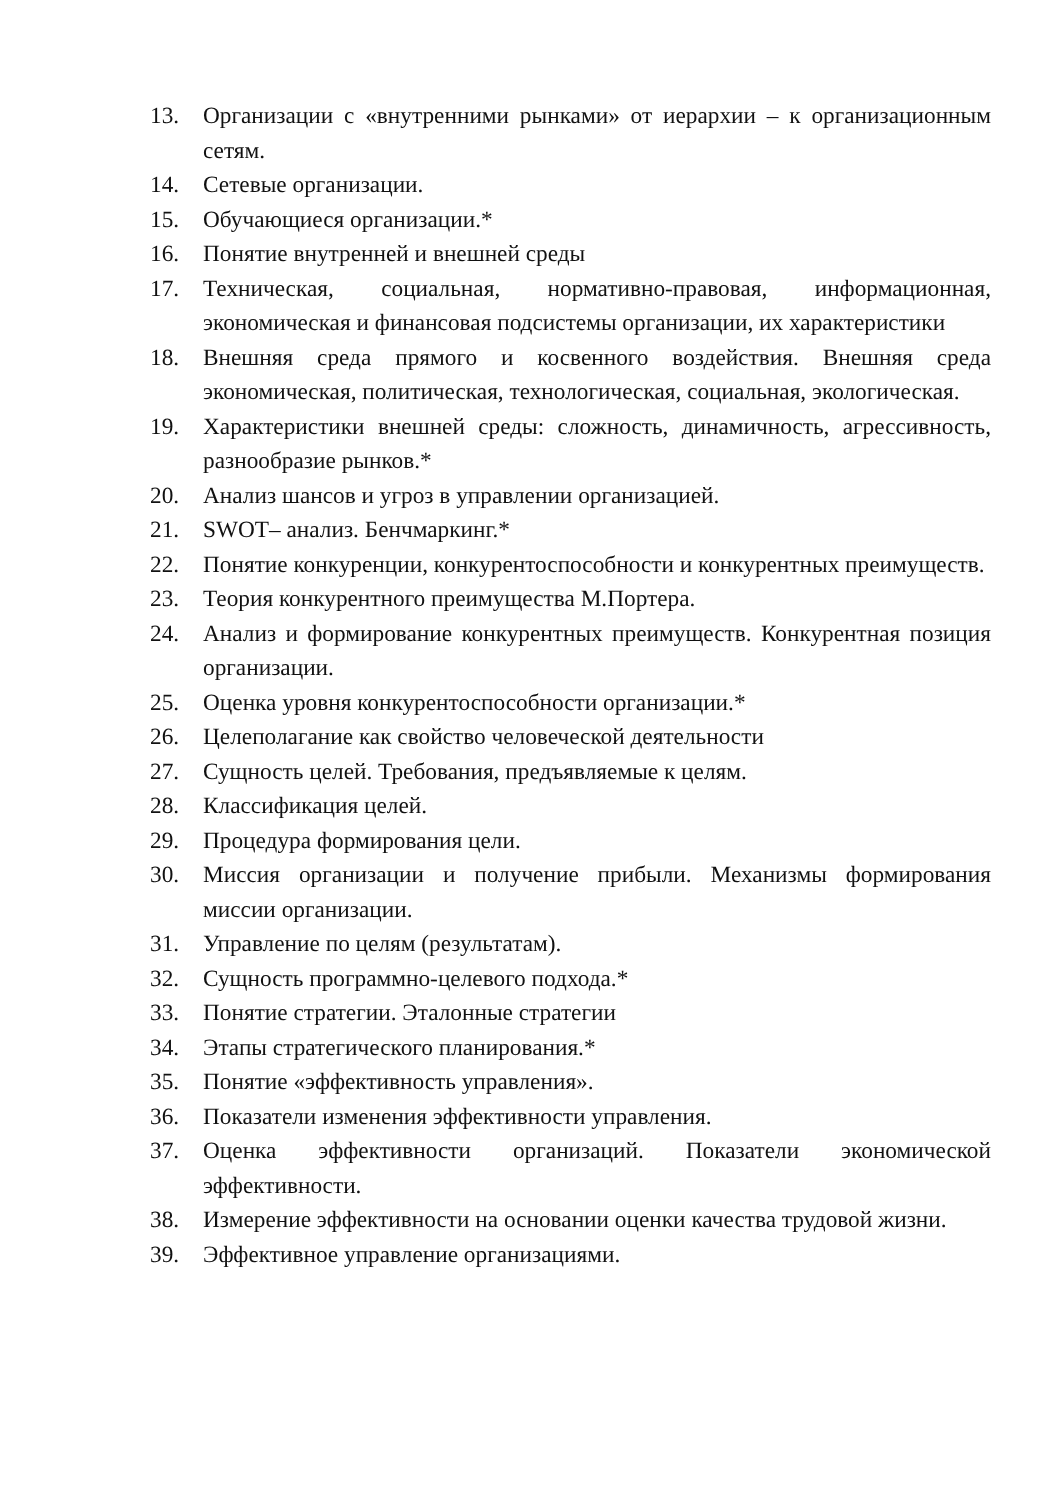13. Организации с «внутренними рынками» от иерархии – к организационным сетям.
14. Сетевые организации.
15. Обучающиеся организации.*
16. Понятие внутренней и внешней среды
17. Техническая, социальная, нормативно-правовая, информационная, экономическая и финансовая подсистемы организации, их характеристики
18. Внешняя среда прямого и косвенного воздействия. Внешняя среда экономическая, политическая, технологическая, социальная, экологическая.
19. Характеристики внешней среды: сложность, динамичность, агрессивность, разнообразие рынков.*
20. Анализ шансов и угроз в управлении организацией.
21. SWOT– анализ. Бенчмаркинг.*
22. Понятие конкуренции, конкурентоспособности и конкурентных преимуществ.
23. Теория конкурентного преимущества М.Портера.
24. Анализ и формирование конкурентных преимуществ. Конкурентная позиция организации.
25. Оценка уровня конкурентоспособности организации.*
26. Целеполагание как свойство человеческой деятельности
27. Сущность целей. Требования, предъявляемые к целям.
28. Классификация целей.
29. Процедура формирования цели.
30. Миссия организации и получение прибыли. Механизмы формирования миссии организации.
31. Управление по целям (результатам).
32. Сущность программно-целевого подхода.*
33. Понятие стратегии. Эталонные стратегии
34. Этапы стратегического планирования.*
35. Понятие «эффективность управления».
36. Показатели изменения эффективности управления.
37. Оценка эффективности организаций. Показатели экономической эффективности.
38. Измерение эффективности на основании оценки качества трудовой жизни.
39. Эффективное управление организациями.